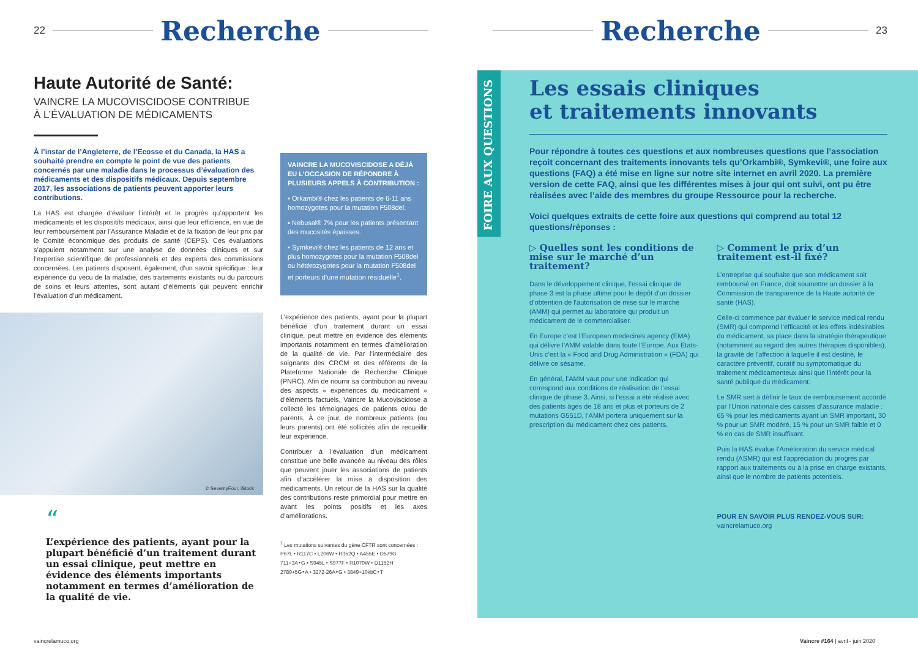22
Recherche
Haute Autorité de Santé:
VAINCRE LA MUCOVISCIDOSE CONTRIBUE
À L’ÉVALUATION DE MÉDICAMENTS
À l’instar de l’Angleterre, de l’Ecosse et du Canada, la HAS a souhaité prendre en compte le point de vue des patients concernés par une maladie dans le processus d’évaluation des médicaments et des dispositifs médicaux. Depuis septembre 2017, les associations de patients peuvent apporter leurs contributions.
La HAS est chargée d’évaluer l’intérêt et le progrès qu’apportent les médicaments et les dispositifs médicaux, ainsi que leur efficience, en vue de leur remboursement par l’Assurance Maladie et de la fixation de leur prix par le Comité économique des produits de santé (CEPS). Ces évaluations s’appuient notamment sur une analyse de données cliniques et sur l’expertise scientifique de professionnels et des experts des commissions concernées. Les patients disposent, également, d’un savoir spécifique : leur expérience du vécu de la maladie, des traitements existants ou du parcours de soins et leurs attentes, sont autant d’éléments qui peuvent enrichir l’évaluation d’un médicament.
© SeventyFour, iStock
“
L’expérience des patients, ayant pour la plupart bénéficié d’un traitement durant un essai clinique, peut mettre en évidence des éléments importants notamment en termes d’amélioration de la qualité de vie.
VAINCRE LA MUCOVISCIDOSE A DÉJÀ EU L’OCCASION DE RÉPONDRE À PLUSIEURS APPELS À CONTRIBUTION :
▪ Orkambi® chez les patients de 6-11 ans homozygotes pour la mutation F508del.
▪ Nebusal® 7% pour les patients présentant des mucosités épaisses.
▪ Symkevi® chez les patients de 12 ans et plus homozygotes pour la mutation F508del ou hétérozygotes pour la mutation F508del et porteurs d’une mutation résiduelle<sup>1</sup>.
L’expérience des patients, ayant pour la plupart bénéficié d’un traitement durant un essai clinique, peut mettre en évidence des éléments importants notamment en termes d’amélioration de la qualité de vie. Par l’intermédiaire des soignants des CRCM et des référents de la Plateforme Nationale de Recherche Clinique (PNRC). Afin de nourrir sa contribution au niveau des aspects « expériences du médicament » d’éléments factuels, Vaincre la Mucoviscidose a collecté les témoignages de patients et/ou de parents. À ce jour, de nombreux patients (ou leurs parents) ont été sollicités afin de recueillir leur expérience.
Contribuer à l’évaluation d’un médicament constitue une belle avancée au niveau des rôles que peuvent jouer les associations de patients afin d’accélérer la mise à disposition des médicaments. Un retour de la HAS sur la qualité des contributions reste primordial pour mettre en avant les points positifs et les axes d’améliorations.
<sup>1</sup> Les mutations suivantes du gène CFTR sont concernées :
P67L • R117C • L206W • R352Q • A455E • D579G
711+3A‣G • S945L • S977F • R1070W • D1152H
2789+5G‣A • 3272-26A‣G • 3849+10kbC‣T
vaincrelamuco.org
Recherche
23
FOIRE AUX QUESTIONS
Les essais cliniques
et traitements innovants
Pour répondre à toutes ces questions et aux nombreuses questions que l’association reçoit concernant des traitements innovants tels qu’Orkambi®, Symkevi®, une foire aux questions (FAQ) a été mise en ligne sur notre site internet en avril 2020. La première version de cette FAQ, ainsi que les différentes mises à jour qui ont suivi, ont pu être réalisées avec l’aide des membres du groupe Ressource pour la recherche.
Voici quelques extraits de cette foire aux questions qui comprend au total 12 questions/réponses :
▷ Quelles sont les conditions de mise sur le marché d’un traitement?
Dans le développement clinique, l’essai clinique de phase 3 est la phase ultime pour le dépôt d’un dossier d’obtention de l’autorisation de mise sur le marché (AMM) qui permet au laboratoire qui produit un médicament de le commercialiser.
En Europe c’est l’European medecines agency (EMA) qui délivre l’AMM valable dans toute l’Europe. Aux Etats-Unis c’est la « Food and Drug Administration » (FDA) qui délivre ce sésame.
En général, l’AMM vaut pour une indication qui correspond aux conditions de réalisation de l’essai clinique de phase 3. Ainsi, si l’essai a été réalisé avec des patients âgés de 18 ans et plus et porteurs de 2 mutations G551D, l’AMM portera uniquement sur la prescription du médicament chez ces patients.
▷ Comment le prix d’un traitement est-il fixé?
L’entreprise qui souhaite que son médicament soit remboursé en France, doit soumettre un dossier à la Commission de transparence de la Haute autorité de santé (HAS).
Celle-ci commence par évaluer le service médical rendu (SMR) qui comprend l’efficacité et les effets indésirables du médicament, sa place dans la stratégie thérapeutique (notamment au regard des autres thérapies disponibles), la gravité de l’affection à laquelle il est destiné, le caractère préventif, curatif ou symptomatique du traitement médicamenteux ainsi que l’intérêt pour la santé publique du médicament.
Le SMR sert à définir le taux de remboursement accordé par l’Union nationale des caisses d’assurance maladie : 65 % pour les médicaments ayant un SMR important, 30 % pour un SMR modéré, 15 % pour un SMR faible et 0 % en cas de SMR insuffisant.
Puis la HAS évalue l’Amélioration du service médical rendu (ASMR) qui est l’appréciation du progrès par rapport aux traitements ou à la prise en charge existants, ainsi que le nombre de patients potentiels.
POUR EN SAVOIR PLUS RENDEZ-VOUS SUR:
vaincrelamuco.org
Vaincre #164 | avril - juin 2020